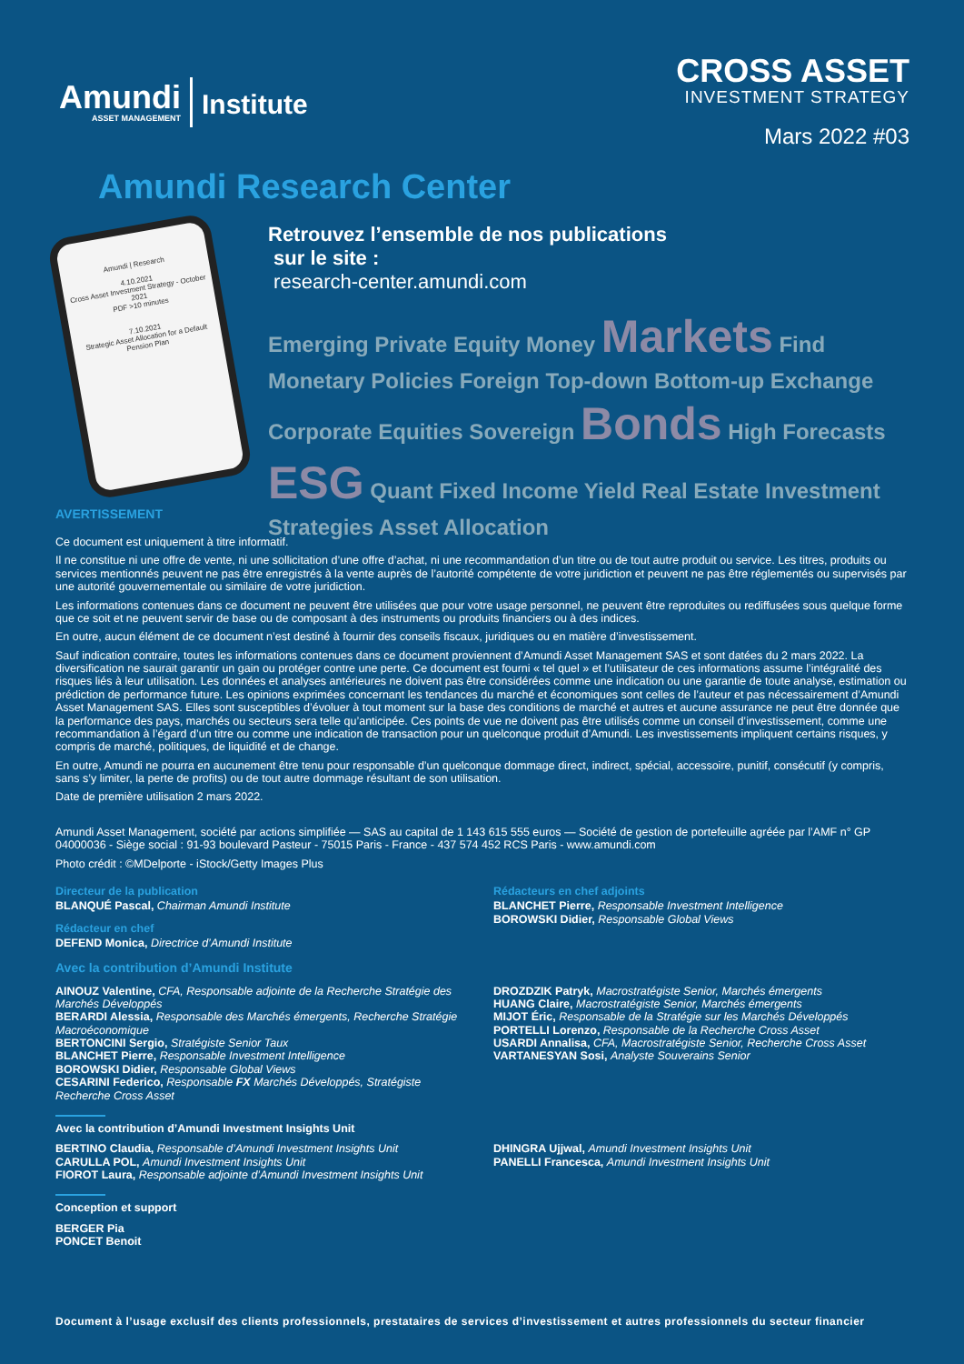Amundi
ASSET MANAGEMENT
Institute
CROSS ASSET
INVESTMENT STRATEGY
Mars 2022 #03
Amundi Research Center
Amundi | Research
4.10.2021
Cross Asset Investment Strategy - October 2021
PDF >10 minutes
7.10.2021
Strategic Asset Allocation for a Default Pension Plan
Retrouvez l’ensemble de nos publications
sur le site :
research-center.amundi.com
Emerging Private Equity Money Markets Find Monetary Policies Foreign Top-down Bottom-up Exchange Corporate Equities Sovereign Bonds High Forecasts ESG Quant Fixed Income Yield Real Estate Investment Strategies Asset Allocation
AVERTISSEMENT
Ce document est uniquement à titre informatif.
Il ne constitue ni une offre de vente, ni une sollicitation d’une offre d’achat, ni une recommandation d’un titre ou de tout autre produit ou service. Les titres, produits ou services mentionnés peuvent ne pas être enregistrés à la vente auprès de l’autorité compétente de votre juridiction et peuvent ne pas être réglementés ou supervisés par une autorité gouvernementale ou similaire de votre juridiction.
Les informations contenues dans ce document ne peuvent être utilisées que pour votre usage personnel, ne peuvent être reproduites ou rediffusées sous quelque forme que ce soit et ne peuvent servir de base ou de composant à des instruments ou produits financiers ou à des indices.
En outre, aucun élément de ce document n’est destiné à fournir des conseils fiscaux, juridiques ou en matière d’investissement.
Sauf indication contraire, toutes les informations contenues dans ce document proviennent d’Amundi Asset Management SAS et sont datées du 2 mars 2022. La diversification ne saurait garantir un gain ou protéger contre une perte. Ce document est fourni « tel quel » et l’utilisateur de ces informations assume l’intégralité des risques liés à leur utilisation. Les données et analyses antérieures ne doivent pas être considérées comme une indication ou une garantie de toute analyse, estimation ou prédiction de performance future. Les opinions exprimées concernant les tendances du marché et économiques sont celles de l’auteur et pas nécessairement d’Amundi Asset Management SAS. Elles sont susceptibles d’évoluer à tout moment sur la base des conditions de marché et autres et aucune assurance ne peut être donnée que la performance des pays, marchés ou secteurs sera telle qu’anticipée. Ces points de vue ne doivent pas être utilisés comme un conseil d’investissement, comme une recommandation à l’égard d’un titre ou comme une indication de transaction pour un quelconque produit d’Amundi. Les investissements impliquent certains risques, y compris de marché, politiques, de liquidité et de change.
En outre, Amundi ne pourra en aucunement être tenu pour responsable d’un quelconque dommage direct, indirect, spécial, accessoire, punitif, consécutif (y compris, sans s’y limiter, la perte de profits) ou de tout autre dommage résultant de son utilisation.
Date de première utilisation 2 mars 2022.
Amundi Asset Management, société par actions simplifiée — SAS au capital de 1 143 615 555 euros — Société de gestion de portefeuille agréée par l’AMF n° GP 04000036 - Siège social : 91-93 boulevard Pasteur - 75015 Paris - France - 437 574 452 RCS Paris - www.amundi.com
Photo crédit : ©MDelporte - iStock/Getty Images Plus
Directeur de la publication
BLANQUÉ Pascal, Chairman Amundi Institute
Rédacteur en chef
DEFEND Monica, Directrice d’Amundi Institute
Rédacteurs en chef adjoints
BLANCHET Pierre, Responsable Investment Intelligence
BOROWSKI Didier, Responsable Global Views
Avec la contribution d’Amundi Institute
AINOUZ Valentine, CFA, Responsable adjointe de la Recherche Stratégie des Marchés Développés
BERARDI Alessia, Responsable des Marchés émergents, Recherche Stratégie Macroéconomique
BERTONCINI Sergio, Stratégiste Senior Taux
BLANCHET Pierre, Responsable Investment Intelligence
BOROWSKI Didier, Responsable Global Views
CESARINI Federico, Responsable FX Marchés Développés, Stratégiste Recherche Cross Asset
DROZDZIK Patryk, Macrostratégiste Senior, Marchés émergents
HUANG Claire, Macrostratégiste Senior, Marchés émergents
MIJOT Éric, Responsable de la Stratégie sur les Marchés Développés
PORTELLI Lorenzo, Responsable de la Recherche Cross Asset
USARDI Annalisa, CFA, Macrostratégiste Senior, Recherche Cross Asset
VARTANESYAN Sosi, Analyste Souverains Senior
Avec la contribution d’Amundi Investment Insights Unit
BERTINO Claudia, Responsable d’Amundi Investment Insights Unit
CARULLA POL, Amundi Investment Insights Unit
FIOROT Laura, Responsable adjointe d’Amundi Investment Insights Unit
DHINGRA Ujjwal, Amundi Investment Insights Unit
PANELLI Francesca, Amundi Investment Insights Unit
Conception et support
BERGER Pia
PONCET Benoit
Document à l’usage exclusif des clients professionnels, prestataires de services d’investissement et autres professionnels du secteur financier